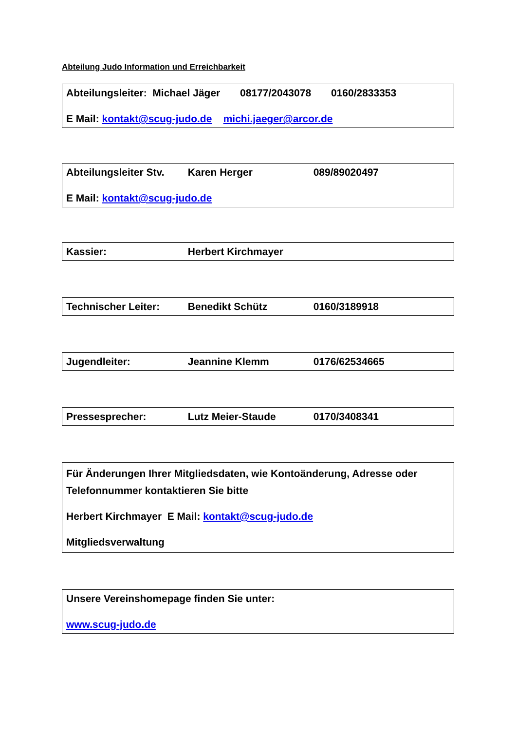Abteilung Judo Information und Erreichbarkeit
Abteilungsleiter: Michael Jäger 08177/2043078 0160/2833353
E Mail: kontakt@scug-judo.de michi.jaeger@arcor.de
Abteilungsleiter Stv. Karen Herger 089/89020497
E Mail: kontakt@scug-judo.de
Kassier: Herbert Kirchmayer
Technischer Leiter: Benedikt Schütz 0160/3189918
Jugendleiter: Jeannine Klemm 0176/62534665
Pressesprecher: Lutz Meier-Staude 0170/3408341
Für Änderungen Ihrer Mitgliedsdaten, wie Kontoänderung, Adresse oder Telefonnummer kontaktieren Sie bitte
Herbert Kirchmayer E Mail: kontakt@scug-judo.de
Mitgliedsverwaltung
Unsere Vereinshomepage finden Sie unter:
www.scug-judo.de